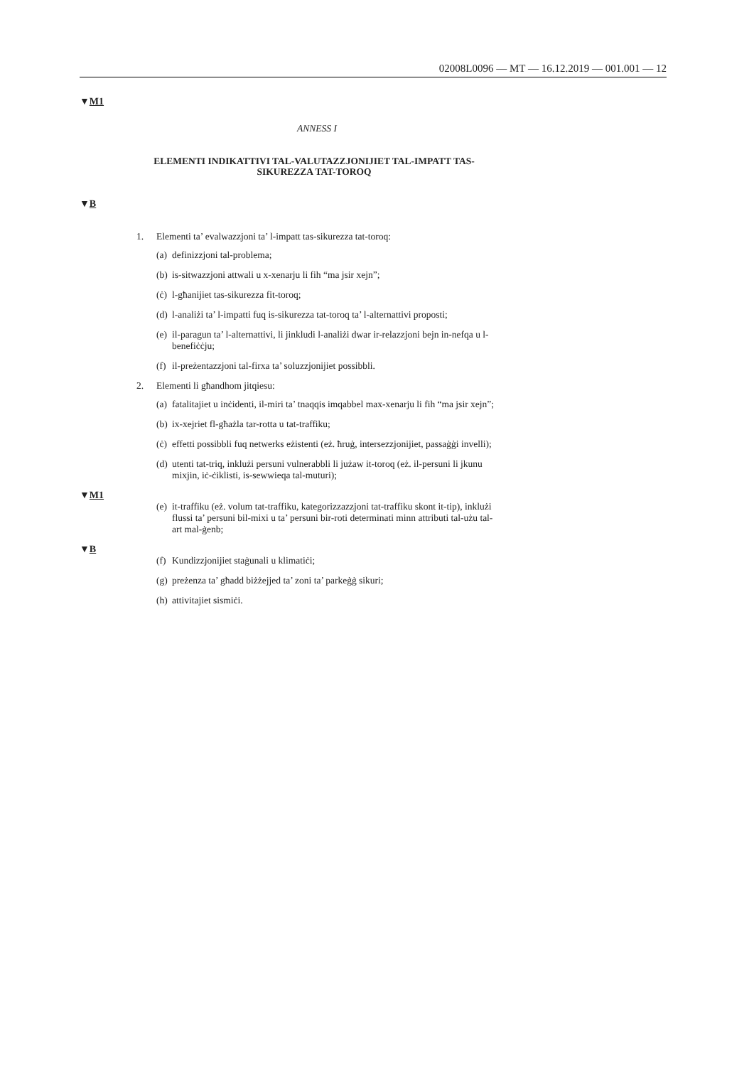02008L0096 — MT — 16.12.2019 — 001.001 — 12
▼M1
ANNESS I
ELEMENTI INDIKATTIVI TAL-VALUTAZZJONIJIET TAL-IMPATT TAS-SIKUREZZA TAT-TOROQ
▼B
1. Elementi ta’ evalwazzjoni ta’ l-impatt tas-sikurezza tat-toroq:
(a) definizzjoni tal-problema;
(b) is-sitwazzjoni attwali u x-xenarju li fih “ma jsir xejn”;
(ċ) l-għanijiet tas-sikurezza fit-toroq;
(d) l-analiżi ta’ l-impatti fuq is-sikurezza tat-toroq ta’ l-alternattivi proposti;
(e) il-paragun ta’ l-alternattivi, li jinkludi l-analiżi dwar ir-relazzjoni bejn in-nefqa u l-benefiċċju;
(f) il-preżentazzjoni tal-firxa ta’ soluzzjonijiet possibbli.
2. Elementi li għandhom jitqiesu:
(a) fatalitajiet u inċidenti, il-miri ta’ tnaqqis imqabbel max-xenarju li fih “ma jsir xejn”;
(b) ix-xejriet fl-għażla tar-rotta u tat-traffiku;
(ċ) effetti possibbli fuq netwerks eżistenti (eż. ħruġ, intersezzjonijiet, passaġġi invelli);
(d) utenti tat-triq, inklużi persuni vulnerabbli li jużaw it-toroq (eż. il-persuni li jkunu mixjin, iċ-ċiklisti, is-sewwieqa tal-muturi);
▼M1
(e) it-traffiku (eż. volum tat-traffiku, kategorizzazzjoni tat-traffiku skont it-tip), inklużi flussi ta’ persuni bil-mixi u ta’ persuni bir-roti determinati minn attributi tal-użu tal-art mal-ġenb;
▼B
(f) Kundizzjonijiet staġunali u klimatiċi;
(g) preżenza ta’ għadd biżżejjed ta’ zoni ta’ parkeġġ sikuri;
(h) attivitajiet sismiċi.